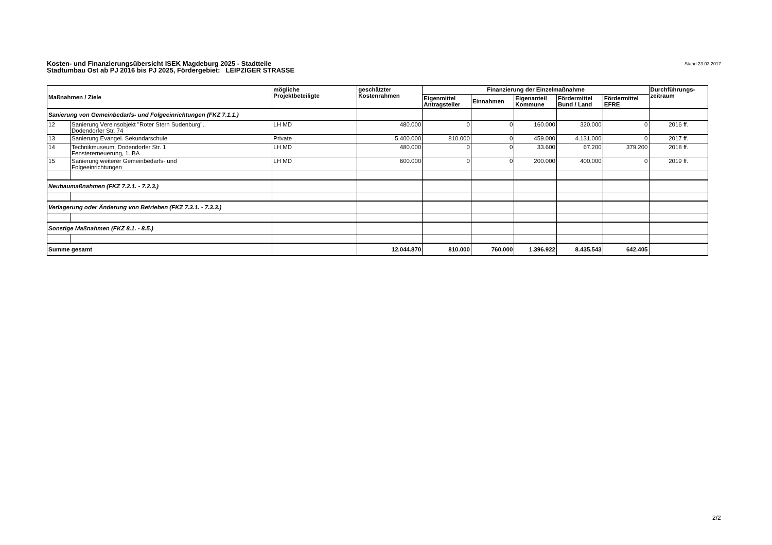Kosten- und Finanzierungsübersicht ISEK Magdeburg 2025 - Stadtteile
Stadtumbau Ost ab PJ 2016 bis PJ 2025, Fördergebiet: LEIPZIGER STRASSE
Stand:23.03.2017
| Maßnahmen / Ziele | | mögliche Projektbeteiligte | geschätzter Kostenrahmen | Finanzierung der Einzelmaßnahme | | | | | Durchführungs- zeitraum |
| --- | --- | --- | --- | --- | --- | --- | --- | --- | --- |
| | | | | Eigenmittel Antragsteller | Einnahmen | Eigenanteil Kommune | Fördermittel Bund / Land | Fördermittel EFRE | |
| Sanierung von Gemeinbedarfs- und Folgeeinrichtungen (FKZ 7.1.1.) | | | | | | | | | |
| 12 | Sanierung Vereinsobjekt "Roter Stern Sudenburg", Dodendorfer Str. 74 | LH MD | 480.000 | 0 | 0 | 160.000 | 320.000 | 0 | 2016 ff. |
| 13 | Sanierung Evangel. Sekundarschule | Private | 5.400.000 | 810.000 | 0 | 459.000 | 4.131.000 | 0 | 2017 ff. |
| 14 | Technikmuseum, Dodendorfer Str. 1 Fenstererneuerung, 1. BA | LH MD | 480.000 | 0 | 0 | 33.600 | 67.200 | 379.200 | 2018 ff. |
| 15 | Sanierung weiterer Gemeinbedarfs- und Folgeeinrichtungen | LH MD | 600.000 | 0 | 0 | 200.000 | 400.000 | 0 | 2019 ff. |
| Neubaumaßnahmen (FKZ 7.2.1. - 7.2.3.) | | | | | | | | | |
| Verlagerung oder Änderung von Betrieben (FKZ 7.3.1. - 7.3.3.) | | | | | | | | | |
| Sonstige Maßnahmen (FKZ 8.1. - 8.5.) | | | | | | | | | |
| Summe gesamt | | | 12.044.870 | 810.000 | 760.000 | 1.396.922 | 8.435.543 | 642.405 | |
2/2